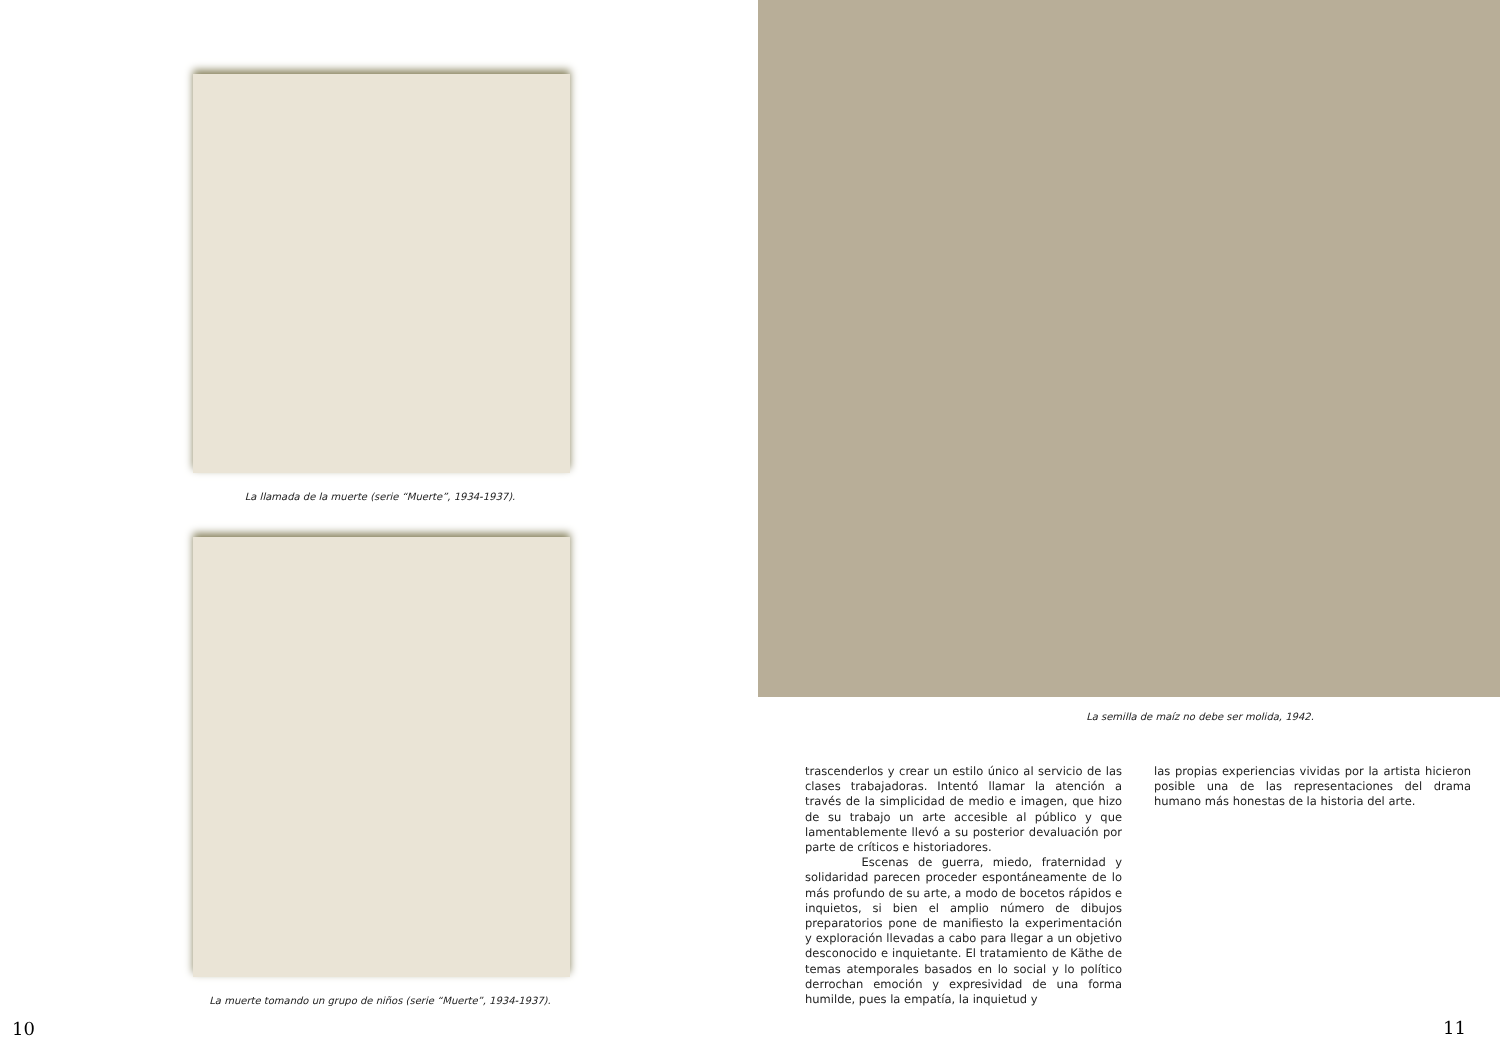La llamada de la muerte (serie “Muerte”, 1934-1937).
La muerte tomando un grupo de niños (serie “Muerte”, 1934-1937).
10
La semilla de maíz no debe ser molida, 1942.
trascenderlos y crear un estilo único al servicio de las clases trabajadoras. Intentó llamar la atención a través de la simplicidad de medio e imagen, que hizo de su trabajo un arte accesible al público y que lamentablemente llevó a su posterior devaluación por parte de críticos e historiadores.
Escenas de guerra, miedo, fraternidad y solidaridad parecen proceder espontáneamente de lo más profundo de su arte, a modo de bocetos rápidos e inquietos, si bien el amplio número de dibujos preparatorios pone de manifiesto la experimentación y exploración llevadas a cabo para llegar a un objetivo desconocido e inquietante. El tratamiento de Käthe de temas atemporales basados en lo social y lo político derrochan emoción y expresividad de una forma humilde, pues la empatía, la inquietud y
las propias experiencias vividas por la artista hicieron posible una de las representaciones del drama humano más honestas de la historia del arte.
11